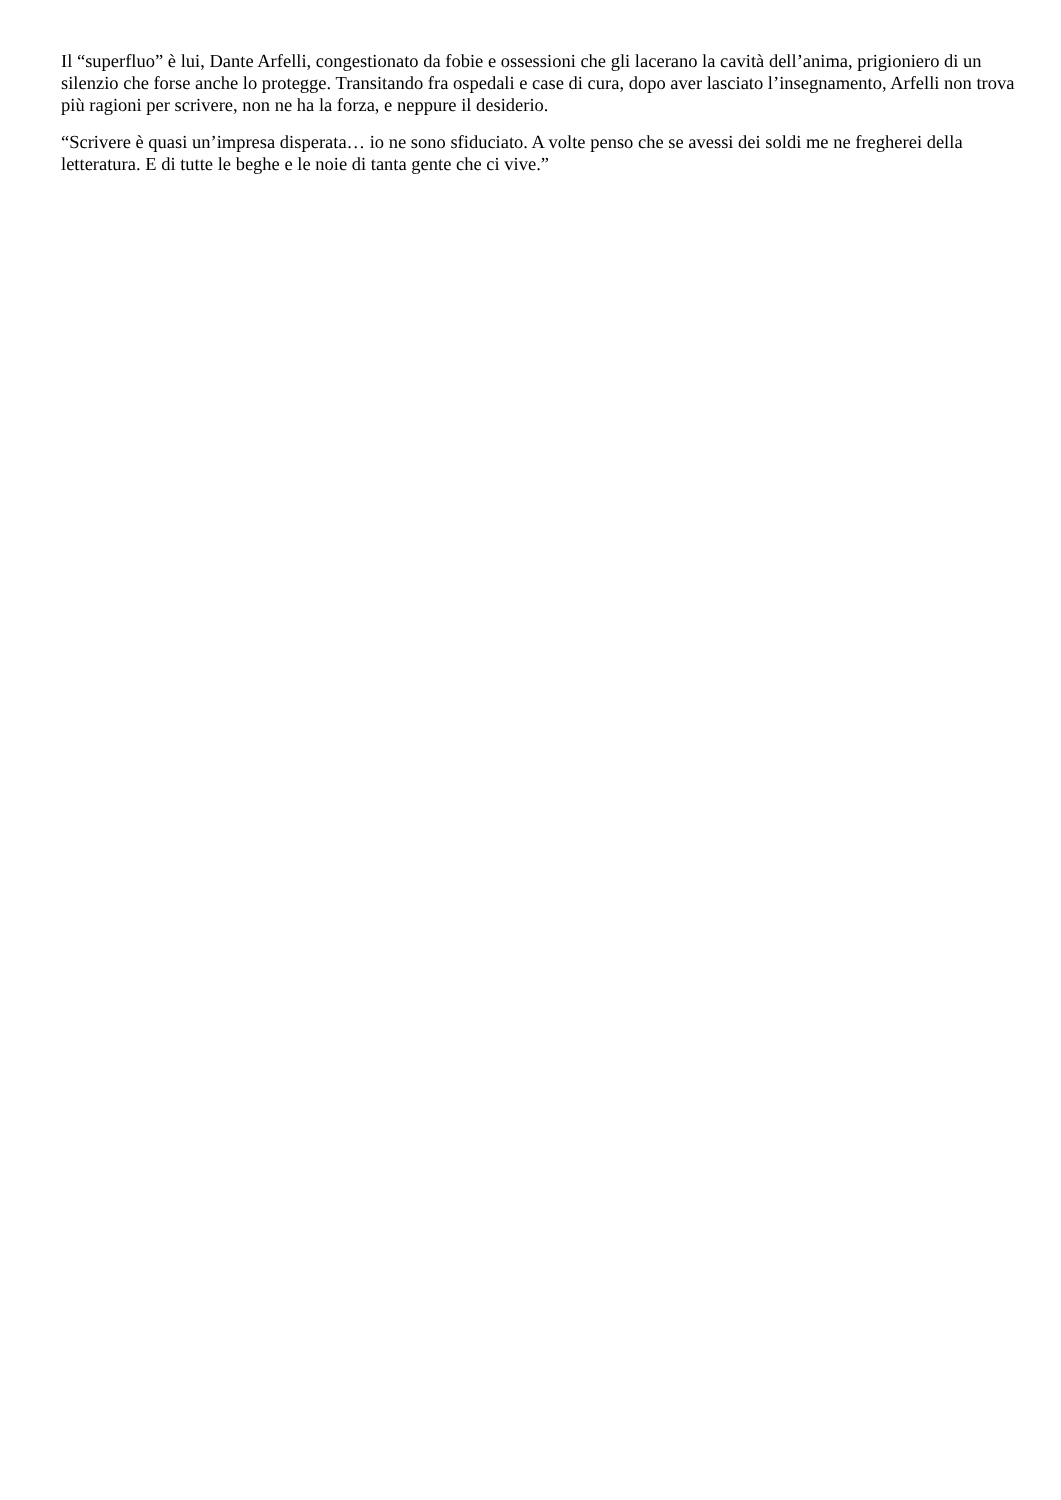Il “superfluo” è lui, Dante Arfelli, congestionato da fobie e ossessioni che gli lacerano la cavità dell’anima, prigioniero di un silenzio che forse anche lo protegge. Transitando fra ospedali e case di cura, dopo aver lasciato l’insegnamento, Arfelli non trova più ragioni per scrivere, non ne ha la forza, e neppure il desiderio.
“Scrivere è quasi un’impresa disperata… io ne sono sfiduciato. A volte penso che se avessi dei soldi me ne fregherei della letteratura. E di tutte le beghe e le noie di tanta gente che ci vive.”